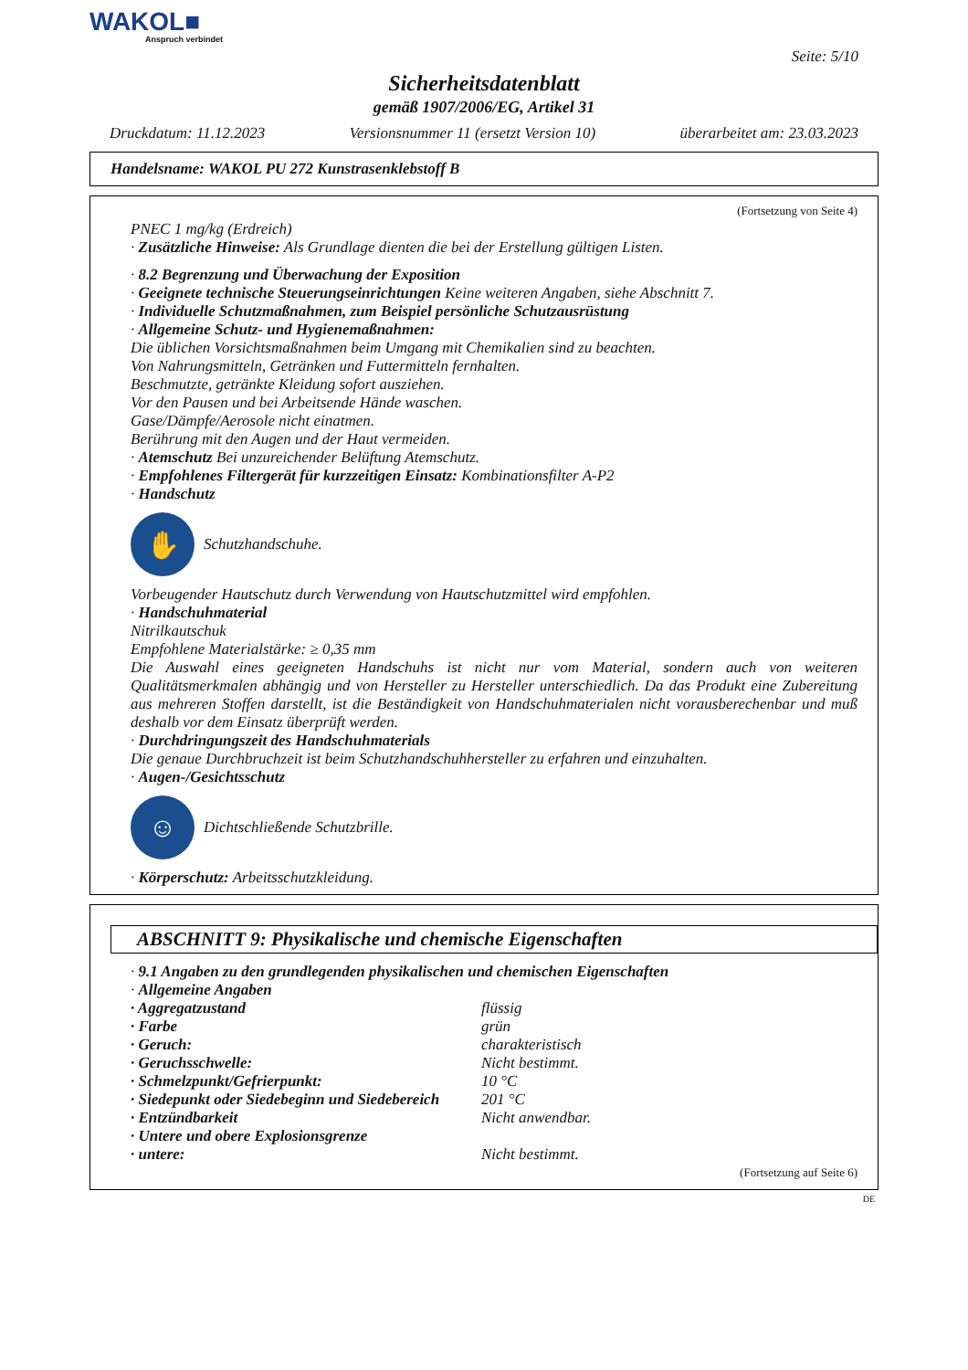WAKOL■
Anspruch verbindet
Seite: 5/10
Sicherheitsdatenblatt
gemäß 1907/2006/EG, Artikel 31
Druckdatum: 11.12.2023 Versionsnummer 11 (ersetzt Version 10) überarbeitet am: 23.03.2023
Handelsname: WAKOL PU 272 Kunstrasenklebstoff B
(Fortsetzung von Seite 4)
PNEC 1 mg/kg (Erdreich)
· Zusätzliche Hinweise: Als Grundlage dienten die bei der Erstellung gültigen Listen.
· 8.2 Begrenzung und Überwachung der Exposition
· Geeignete technische Steuerungseinrichtungen Keine weiteren Angaben, siehe Abschnitt 7.
· Individuelle Schutzmaßnahmen, zum Beispiel persönliche Schutzausrüstung
· Allgemeine Schutz- und Hygienemaßnahmen:
Die üblichen Vorsichtsmaßnahmen beim Umgang mit Chemikalien sind zu beachten.
Von Nahrungsmitteln, Getränken und Futtermitteln fernhalten.
Beschmutzte, getränkte Kleidung sofort ausziehen.
Vor den Pausen und bei Arbeitsende Hände waschen.
Gase/Dämpfe/Aerosole nicht einatmen.
Berührung mit den Augen und der Haut vermeiden.
· Atemschutz Bei unzureichender Belüftung Atemschutz.
· Empfohlenes Filtergerät für kurzzeitigen Einsatz: Kombinationsfilter A-P2
· Handschutz
✋
Schutzhandschuhe.
Vorbeugender Hautschutz durch Verwendung von Hautschutzmittel wird empfohlen.
· Handschuhmaterial
Nitrilkautschuk
Empfohlene Materialstärke: ≥ 0,35 mm
Die Auswahl eines geeigneten Handschuhs ist nicht nur vom Material, sondern auch von weiteren Qualitätsmerkmalen abhängig und von Hersteller zu Hersteller unterschiedlich. Da das Produkt eine Zubereitung aus mehreren Stoffen darstellt, ist die Beständigkeit von Handschuhmaterialen nicht vorausberechenbar und muß deshalb vor dem Einsatz überprüft werden.
· Durchdringungszeit des Handschuhmaterials
Die genaue Durchbruchzeit ist beim Schutzhandschuhhersteller zu erfahren und einzuhalten.
· Augen-/Gesichtsschutz
☺
Dichtschließende Schutzbrille.
· Körperschutz: Arbeitsschutzkleidung.
ABSCHNITT 9: Physikalische und chemische Eigenschaften
· 9.1 Angaben zu den grundlegenden physikalischen und chemischen Eigenschaften
· Allgemeine Angaben
| · Aggregatzustand | flüssig |
| · Farbe | grün |
| · Geruch: | charakteristisch |
| · Geruchsschwelle: | Nicht bestimmt. |
| · Schmelzpunkt/Gefrierpunkt: | 10 °C |
| · Siedepunkt oder Siedebeginn und Siedebereich | 201 °C |
| · Entzündbarkeit | Nicht anwendbar. |
| · Untere und obere Explosionsgrenze | |
| · untere: | Nicht bestimmt. |
(Fortsetzung auf Seite 6)
DE